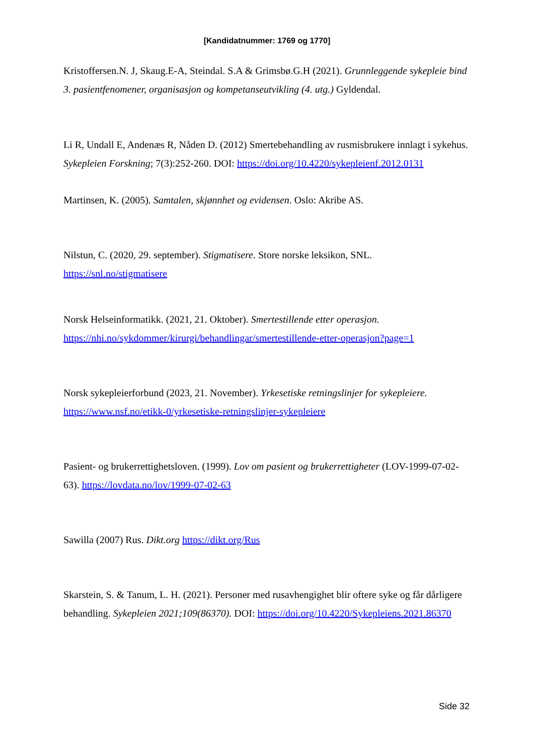[Kandidatnummer: 1769 og 1770]
Kristoffersen.N. J, Skaug.E-A, Steindal. S.A & Grimsbø.G.H (2021). Grunnleggende sykepleie bind 3. pasientfenomener, organisasjon og kompetanseutvikling (4. utg.) Gyldendal.
Li R, Undall E, Andenæs R, Nåden D. (2012) Smertebehandling av rusmisbrukere innlagt i sykehus. Sykepleien Forskning; 7(3):252-260. DOI: https://doi.org/10.4220/sykepleienf.2012.0131
Martinsen, K. (2005). Samtalen, skjønnhet og evidensen. Oslo: Akribe AS.
Nilstun, C. (2020, 29. september). Stigmatisere. Store norske leksikon, SNL. https://snl.no/stigmatisere
Norsk Helseinformatikk. (2021, 21. Oktober). Smertestillende etter operasjon. https://nhi.no/sykdommer/kirurgi/behandlingar/smertestillende-etter-operasjon?page=1
Norsk sykepleierforbund (2023, 21. November). Yrkesetiske retningslinjer for sykepleiere. https://www.nsf.no/etikk-0/yrkesetiske-retningslinjer-sykepleiere
Pasient- og brukerrettighetsloven. (1999). Lov om pasient og brukerrettigheter (LOV-1999-07-02-63). https://lovdata.no/lov/1999-07-02-63
Sawilla (2007) Rus. Dikt.org https://dikt.org/Rus
Skarstein, S. & Tanum, L. H. (2021). Personer med rusavhengighet blir oftere syke og får dårligere behandling. Sykepleien 2021;109(86370). DOI: https://doi.org/10.4220/Sykepleiens.2021.86370
Side 32